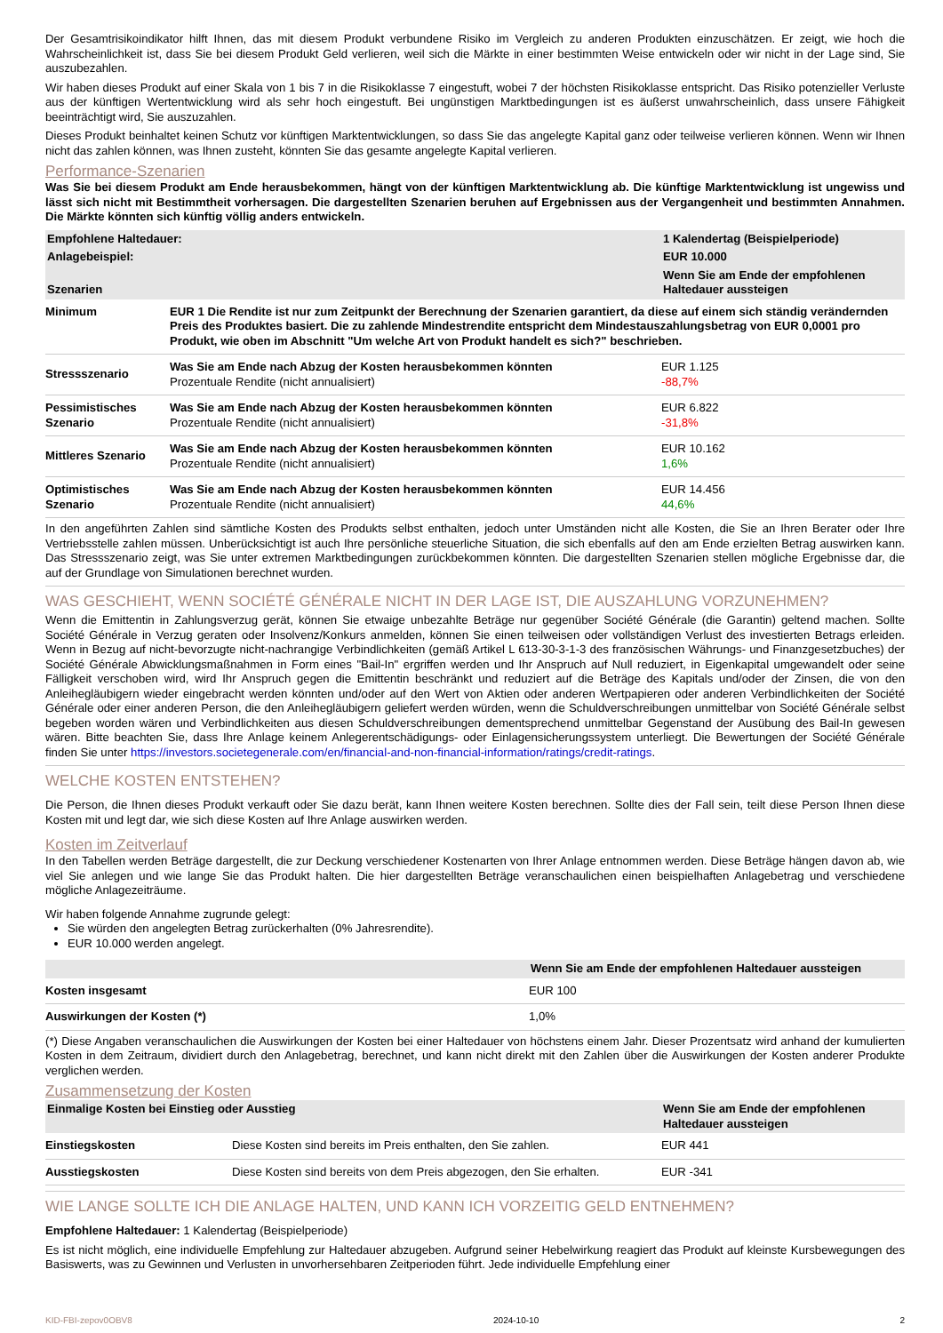Der Gesamtrisikoindikator hilft Ihnen, das mit diesem Produkt verbundene Risiko im Vergleich zu anderen Produkten einzuschätzen. Er zeigt, wie hoch die Wahrscheinlichkeit ist, dass Sie bei diesem Produkt Geld verlieren, weil sich die Märkte in einer bestimmten Weise entwickeln oder wir nicht in der Lage sind, Sie auszubezahlen.
Wir haben dieses Produkt auf einer Skala von 1 bis 7 in die Risikoklasse 7 eingestuft, wobei 7 der höchsten Risikoklasse entspricht. Das Risiko potenzieller Verluste aus der künftigen Wertentwicklung wird als sehr hoch eingestuft. Bei ungünstigen Marktbedingungen ist es äußerst unwahrscheinlich, dass unsere Fähigkeit beeinträchtigt wird, Sie auszuzahlen.
Dieses Produkt beinhaltet keinen Schutz vor künftigen Marktentwicklungen, so dass Sie das angelegte Kapital ganz oder teilweise verlieren können. Wenn wir Ihnen nicht das zahlen können, was Ihnen zusteht, könnten Sie das gesamte angelegte Kapital verlieren.
Performance-Szenarien
Was Sie bei diesem Produkt am Ende herausbekommen, hängt von der künftigen Marktentwicklung ab. Die künftige Marktentwicklung ist ungewiss und lässt sich nicht mit Bestimmtheit vorhersagen. Die dargestellten Szenarien beruhen auf Ergebnissen aus der Vergangenheit und bestimmten Annahmen. Die Märkte könnten sich künftig völlig anders entwickeln.
| Empfohlene Haltedauer: | | 1 Kalendertag (Beispielperiode) |
| Anlagebeispiel: | | EUR 10.000 |
| Szenarien | | Wenn Sie am Ende der empfohlenen Haltedauer aussteigen |
| Minimum | EUR 1 Die Rendite ist nur zum Zeitpunkt der Berechnung der Szenarien garantiert, da diese auf einem sich ständig verändernden Preis des Produktes basiert. Die zu zahlende Mindestrendite entspricht dem Mindestauszahlungsbetrag von EUR 0,0001 pro Produkt, wie oben im Abschnitt "Um welche Art von Produkt handelt es sich?" beschrieben. | |
| Stressszenario | Was Sie am Ende nach Abzug der Kosten herausbekommen könnten Prozentuale Rendite (nicht annualisiert) | EUR 1.125 -88,7% |
| Pessimistisches Szenario | Was Sie am Ende nach Abzug der Kosten herausbekommen könnten Prozentuale Rendite (nicht annualisiert) | EUR 6.822 -31,8% |
| Mittleres Szenario | Was Sie am Ende nach Abzug der Kosten herausbekommen könnten Prozentuale Rendite (nicht annualisiert) | EUR 10.162 1,6% |
| Optimistisches Szenario | Was Sie am Ende nach Abzug der Kosten herausbekommen könnten Prozentuale Rendite (nicht annualisiert) | EUR 14.456 44,6% |
In den angeführten Zahlen sind sämtliche Kosten des Produkts selbst enthalten, jedoch unter Umständen nicht alle Kosten, die Sie an Ihren Berater oder Ihre Vertriebsstelle zahlen müssen. Unberücksichtigt ist auch Ihre persönliche steuerliche Situation, die sich ebenfalls auf den am Ende erzielten Betrag auswirken kann. Das Stressszenario zeigt, was Sie unter extremen Marktbedingungen zurückbekommen könnten. Die dargestellten Szenarien stellen mögliche Ergebnisse dar, die auf der Grundlage von Simulationen berechnet wurden.
WAS GESCHIEHT, WENN SOCIÉTÉ GÉNÉRALE NICHT IN DER LAGE IST, DIE AUSZAHLUNG VORZUNEHMEN?
Wenn die Emittentin in Zahlungsverzug gerät, können Sie etwaige unbezahlte Beträge nur gegenüber Société Générale (die Garantin) geltend machen. Sollte Société Générale in Verzug geraten oder Insolvenz/Konkurs anmelden, können Sie einen teilweisen oder vollständigen Verlust des investierten Betrags erleiden. Wenn in Bezug auf nicht-bevorzugte nicht-nachrangige Verbindlichkeiten (gemäß Artikel L 613-30-3-1-3 des französischen Währungs- und Finanzgesetzbuches) der Société Générale Abwicklungsmaßnahmen in Form eines "Bail-In" ergriffen werden und Ihr Anspruch auf Null reduziert, in Eigenkapital umgewandelt oder seine Fälligkeit verschoben wird, wird Ihr Anspruch gegen die Emittentin beschränkt und reduziert auf die Beträge des Kapitals und/oder der Zinsen, die von den Anleihegläubigern wieder eingebracht werden könnten und/oder auf den Wert von Aktien oder anderen Wertpapieren oder anderen Verbindlichkeiten der Société Générale oder einer anderen Person, die den Anleihegläubigern geliefert werden würden, wenn die Schuldverschreibungen unmittelbar von Société Générale selbst begeben worden wären und Verbindlichkeiten aus diesen Schuldverschreibungen dementsprechend unmittelbar Gegenstand der Ausübung des Bail-In gewesen wären. Bitte beachten Sie, dass Ihre Anlage keinem Anlegerentschädigungs- oder Einlagensicherungssystem unterliegt. Die Bewertungen der Société Générale finden Sie unter https://investors.societegenerale.com/en/financial-and-non-financial-information/ratings/credit-ratings.
WELCHE KOSTEN ENTSTEHEN?
Die Person, die Ihnen dieses Produkt verkauft oder Sie dazu berät, kann Ihnen weitere Kosten berechnen. Sollte dies der Fall sein, teilt diese Person Ihnen diese Kosten mit und legt dar, wie sich diese Kosten auf Ihre Anlage auswirken werden.
Kosten im Zeitverlauf
In den Tabellen werden Beträge dargestellt, die zur Deckung verschiedener Kostenarten von Ihrer Anlage entnommen werden. Diese Beträge hängen davon ab, wie viel Sie anlegen und wie lange Sie das Produkt halten. Die hier dargestellten Beträge veranschaulichen einen beispielhaften Anlagebetrag und verschiedene mögliche Anlagezeiträume.
Wir haben folgende Annahme zugrunde gelegt:
Sie würden den angelegten Betrag zurückerhalten (0% Jahresrendite).
EUR 10.000 werden angelegt.
| | Wenn Sie am Ende der empfohlenen Haltedauer aussteigen |
| Kosten insgesamt | EUR 100 |
| Auswirkungen der Kosten (*) | 1,0% |
(*) Diese Angaben veranschaulichen die Auswirkungen der Kosten bei einer Haltedauer von höchstens einem Jahr. Dieser Prozentsatz wird anhand der kumulierten Kosten in dem Zeitraum, dividiert durch den Anlagebetrag, berechnet, und kann nicht direkt mit den Zahlen über die Auswirkungen der Kosten anderer Produkte verglichen werden.
Zusammensetzung der Kosten
| Einmalige Kosten bei Einstieg oder Ausstieg | | Wenn Sie am Ende der empfohlenen Haltedauer aussteigen |
| Einstiegskosten | Diese Kosten sind bereits im Preis enthalten, den Sie zahlen. | EUR 441 |
| Ausstiegskosten | Diese Kosten sind bereits von dem Preis abgezogen, den Sie erhalten. | EUR -341 |
WIE LANGE SOLLTE ICH DIE ANLAGE HALTEN, UND KANN ICH VORZEITIG GELD ENTNEHMEN?
Empfohlene Haltedauer: 1 Kalendertag (Beispielperiode)
Es ist nicht möglich, eine individuelle Empfehlung zur Haltedauer abzugeben. Aufgrund seiner Hebelwirkung reagiert das Produkt auf kleinste Kursbewegungen des Basiswerts, was zu Gewinnen und Verlusten in unvorhersehbaren Zeitperioden führt. Jede individuelle Empfehlung einer
KID-FBI-zepov0OBV8 2024-10-10 2